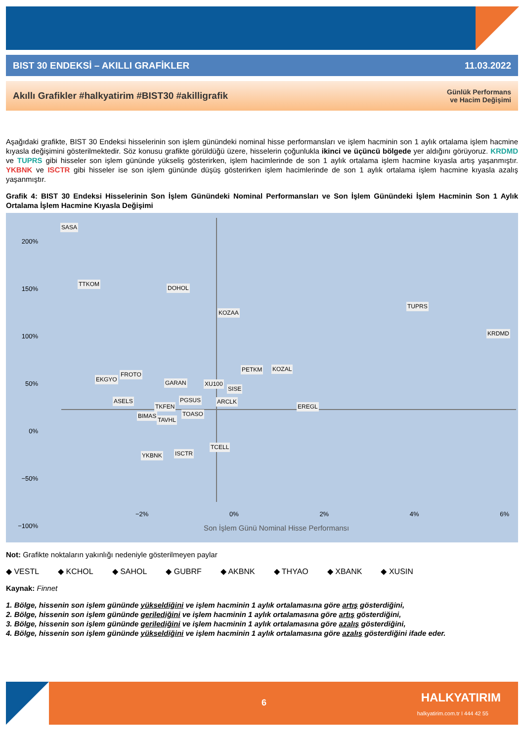BIST 30 ENDEKSİ – AKILLI GRAFİKLER 11.03.2022
Akıllı Grafikler #halkyatirim #BIST30 #akilligrafik Günlük Performans
ve Hacim Değişimi
Aşağıdaki grafikte, BIST 30 Endeksi hisselerinin son işlem günündeki nominal hisse performansları ve işlem hacminin son 1 aylık ortalama işlem hacmine kıyasla değişimini gösterilmektedir. Söz konusu grafikte görüldüğü üzere, hisselerin çoğunlukla ikinci ve üçüncü bölgede yer aldığını görüyoruz. KRDMD ve TUPRS gibi hisseler son işlem gününde yükseliş gösterirken, işlem hacimlerinde de son 1 aylık ortalama işlem hacmine kıyasla artış yaşanmıştır. YKBNK ve ISCTR gibi hisseler ise son işlem gününde düşüş gösterirken işlem hacimlerinde de son 1 aylık ortalama işlem hacmine kıyasla azalış yaşanmıştır.
Grafik 4: BIST 30 Endeksi Hisselerinin Son İşlem Günündeki Nominal Performansları ve Son İşlem Günündeki İşlem Hacminin Son 1 Aylık Ortalama İşlem Hacmine Kıyasla Değişimi
SASA
TTKOM
DOHOL
KOZAA
TUPRS
KRDMD
PETKM KOZAL
EKGYO
FROTO
GARAN XU100
SISE
ARCLK ASELS PGSUS
TKFEN EREGL
TOASO BIMAS
TAVHL
TCELL
YKBNK ISCTR
200%
150%
100%
50%
0%
−50%
−100%
−2% 0% 2% 4% 6%
Son İşlem Günü Nominal Hisse Performansı
Not: Grafikte noktaların yakınlığı nedeniyle gösterilmeyen paylar
◆ VESTL ◆ KCHOL ◆ SAHOL ◆ GUBRF ◆ AKBNK ◆ THYAO ◆ XBANK ◆ XUSIN
Kaynak: Finnet
1. Bölge, hissenin son işlem gününde yükseldiğini ve işlem hacminin 1 aylık ortalamasına göre artış gösterdiğini,
2. Bölge, hissenin son işlem gününde gerilediğini ve işlem hacminin 1 aylık ortalamasına göre artış gösterdiğini,
3. Bölge, hissenin son işlem gününde gerilediğini ve işlem hacminin 1 aylık ortalamasına göre azalış gösterdiğini,
4. Bölge, hissenin son işlem gününde yükseldiğini ve işlem hacminin 1 aylık ortalamasına göre azalış gösterdiğini ifade eder.
6 HALKYATIRIM
halkyatirim.com.tr I 444 42 55